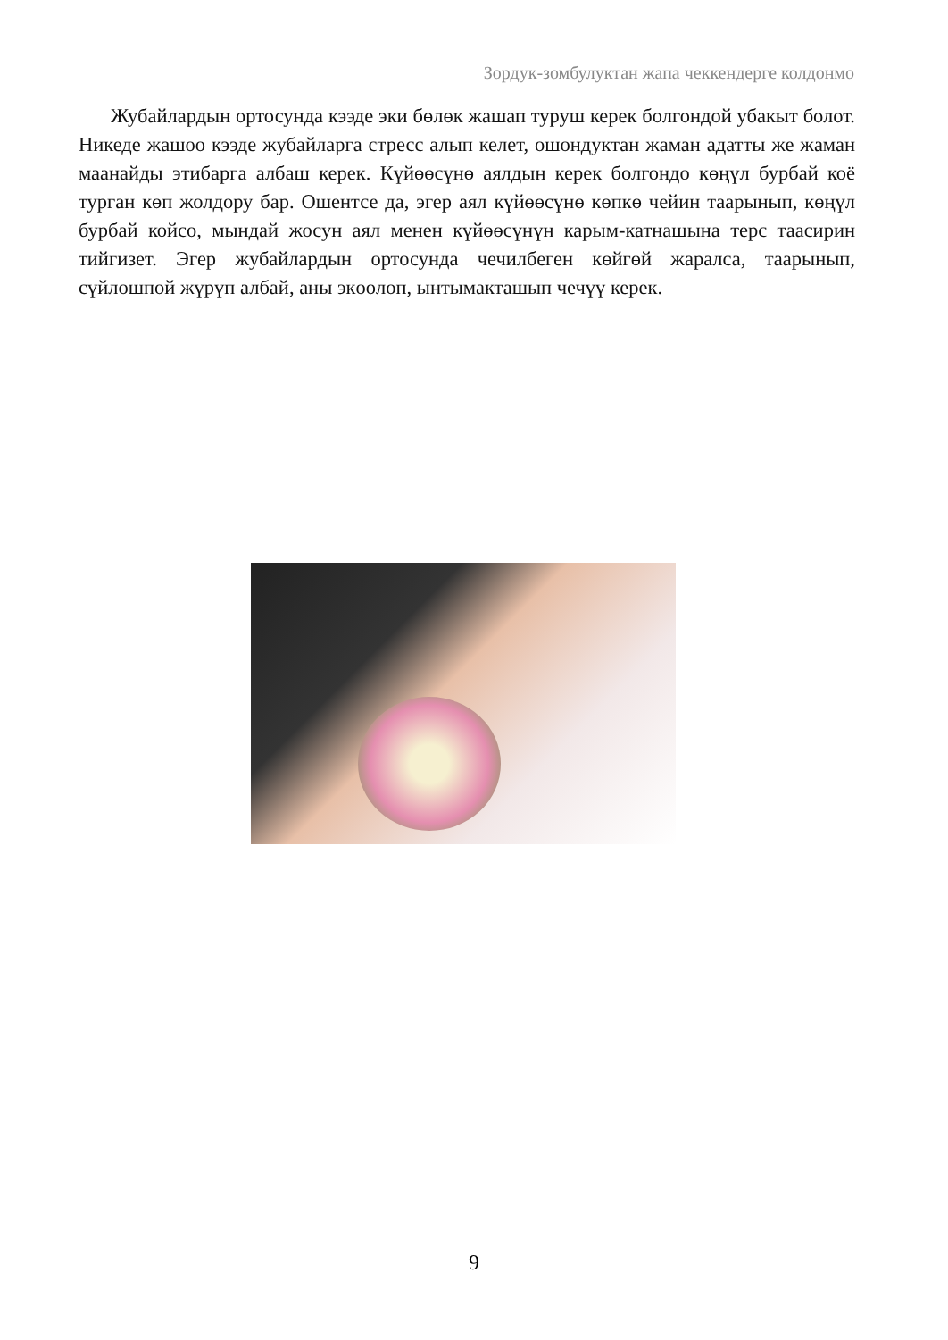Зордук-зомбулуктан жапа чеккендерге колдонмо
Жубайлардын ортосунда кээде эки бөлөк жашап туруш керек болгондой убакыт болот. Никеде жашоо кээде жубайларга стресс алып келет, ошондуктан жаман адатты же жаман маанайды этибарга албаш керек. Күйөөсүнө аялдын керек болгондо көңүл бурбай коё турган көп жолдору бар. Ошентсе да, эгер аял күйөөсүнө көпкө чейин таарынып, көңүл бурбай койсо, мындай жосун аял менен күйөөсүнүн карым-катнашына терс таасирин тийгизет. Эгер жубайлардын ортосунда чечилбеген көйгөй жаралса, таарынып, сүйлөшпөй жүрүп албай, аны экөөлөп, ынтымакташып чечүү керек.
9